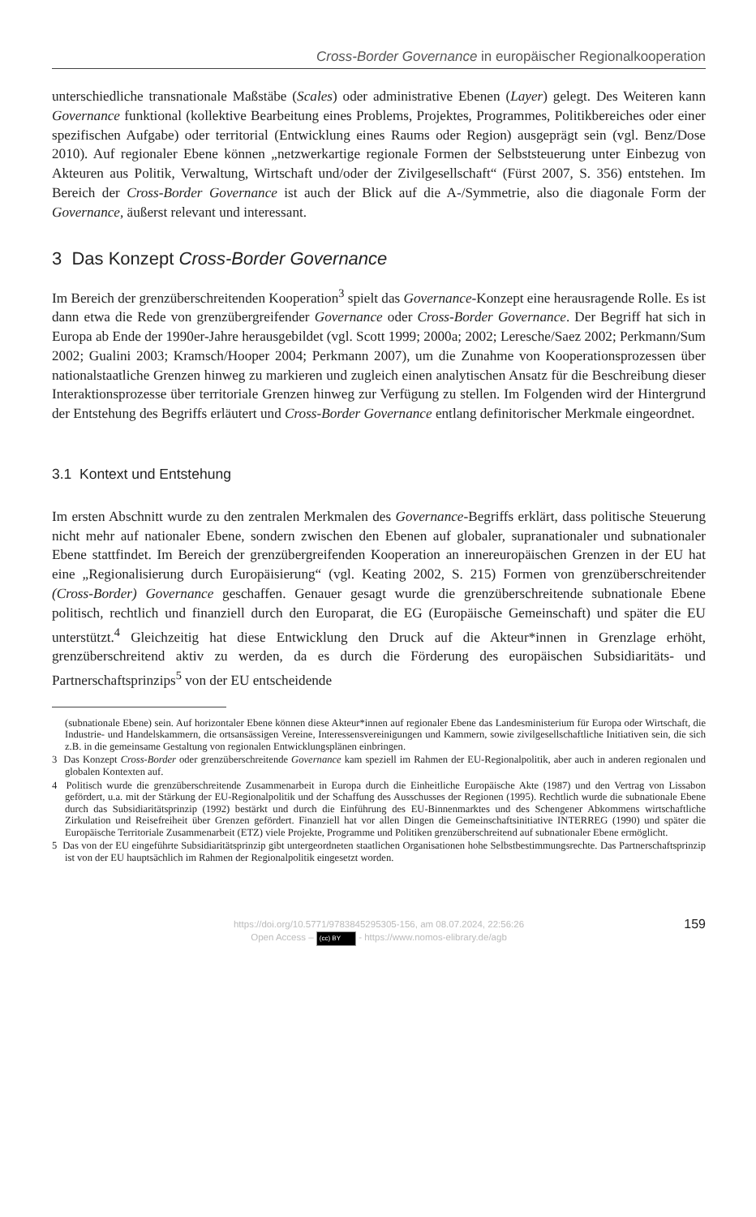Cross-Border Governance in europäischer Regionalkooperation
unterschiedliche transnationale Maßstäbe (Scales) oder administrative Ebenen (Layer) gelegt. Des Weiteren kann Governance funktional (kollektive Bearbeitung eines Problems, Projektes, Programmes, Politikbereiches oder einer spezifischen Aufgabe) oder territorial (Entwicklung eines Raums oder Region) ausgeprägt sein (vgl. Benz/Dose 2010). Auf regionaler Ebene können „netzwerkartige regionale Formen der Selbststeuerung unter Einbezug von Akteuren aus Politik, Verwaltung, Wirtschaft und/oder der Zivilgesellschaft“ (Fürst 2007, S. 356) entstehen. Im Bereich der Cross-Border Governance ist auch der Blick auf die A-/Symmetrie, also die diagonale Form der Governance, äußerst relevant und interessant.
3 Das Konzept Cross-Border Governance
Im Bereich der grenzüberschreitenden Kooperation<sup>3</sup> spielt das Governance-Konzept eine herausragende Rolle. Es ist dann etwa die Rede von grenzübergreifender Governance oder Cross-Border Governance. Der Begriff hat sich in Europa ab Ende der 1990er-Jahre herausgebildet (vgl. Scott 1999; 2000a; 2002; Leresche/Saez 2002; Perkmann/Sum 2002; Gualini 2003; Kramsch/Hooper 2004; Perkmann 2007), um die Zunahme von Kooperationsprozessen über nationalstaatliche Grenzen hinweg zu markieren und zugleich einen analytischen Ansatz für die Beschreibung dieser Interaktionsprozesse über territoriale Grenzen hinweg zur Verfügung zu stellen. Im Folgenden wird der Hintergrund der Entstehung des Begriffs erläutert und Cross-Border Governance entlang definitorischer Merkmale eingeordnet.
3.1 Kontext und Entstehung
Im ersten Abschnitt wurde zu den zentralen Merkmalen des Governance-Begriffs erklärt, dass politische Steuerung nicht mehr auf nationaler Ebene, sondern zwischen den Ebenen auf globaler, supranationaler und subnationaler Ebene stattfindet. Im Bereich der grenzübergreifenden Kooperation an innereuropäischen Grenzen in der EU hat eine „Regionalisierung durch Europäisierung“ (vgl. Keating 2002, S. 215) Formen von grenzüberschreitender (Cross-Border) Governance geschaffen. Genauer gesagt wurde die grenzüberschreitende subnationale Ebene politisch, rechtlich und finanziell durch den Europarat, die EG (Europäische Gemeinschaft) und später die EU unterstützt.<sup>4</sup> Gleichzeitig hat diese Entwicklung den Druck auf die Akteur*innen in Grenzlage erhöht, grenzüberschreitend aktiv zu werden, da es durch die Förderung des europäischen Subsidiaritäts- und Partnerschaftsprinzips<sup>5</sup> von der EU entscheidende
(subnationale Ebene) sein. Auf horizontaler Ebene können diese Akteur*innen auf regionaler Ebene das Landesministerium für Europa oder Wirtschaft, die Industrie- und Handelskammern, die ortsansässigen Vereine, Interessensvereinigungen und Kammern, sowie zivilgesellschaftliche Initiativen sein, die sich z.B. in die gemeinsame Gestaltung von regionalen Entwicklungsplänen einbringen.
3 Das Konzept Cross-Border oder grenzüberschreitende Governance kam speziell im Rahmen der EU-Regionalpolitik, aber auch in anderen regionalen und globalen Kontexten auf.
4 Politisch wurde die grenzüberschreitende Zusammenarbeit in Europa durch die Einheitliche Europäische Akte (1987) und den Vertrag von Lissabon gefördert, u.a. mit der Stärkung der EU-Regionalpolitik und der Schaffung des Ausschusses der Regionen (1995). Rechtlich wurde die subnationale Ebene durch das Subsidiaritätsprinzip (1992) bestärkt und durch die Einführung des EU-Binnenmarktes und des Schengener Abkommens wirtschaftliche Zirkulation und Reisefreiheit über Grenzen gefördert. Finanziell hat vor allen Dingen die Gemeinschaftsinitiative INTERREG (1990) und später die Europäische Territoriale Zusammenarbeit (ETZ) viele Projekte, Programme und Politiken grenzüberschreitend auf subnationaler Ebene ermöglicht.
5 Das von der EU eingeführte Subsidiaritätsprinzip gibt untergeordneten staatlichen Organisationen hohe Selbstbestimmungsrechte. Das Partnerschaftsprinzip ist von der EU hauptsächlich im Rahmen der Regionalpolitik eingesetzt worden.
https://doi.org/10.5771/9783845295305-156, am 08.07.2024, 22:56:26
Open Access – (cc) BY - https://www.nomos-elibrary.de/agb
159